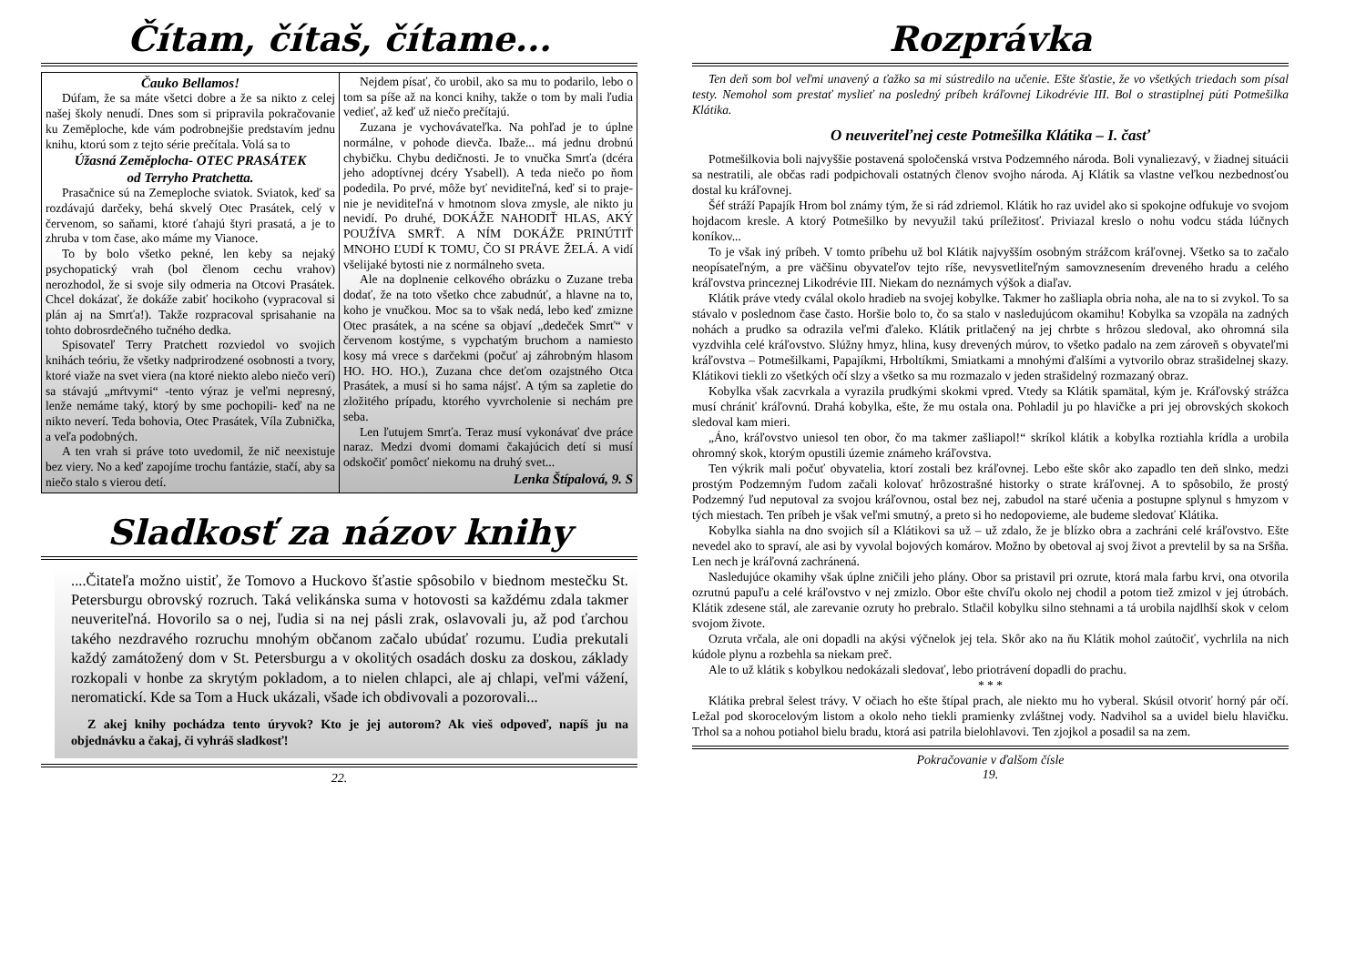Čítam, čítaš, čítame...
Čauko Bellamos!
Dúfam, že sa máte všetci dobre a že sa nikto z celej našej školy nenudí. Dnes som si pripravila pokračovanie ku Zeměploche, kde vám podrobnejšie predstavím jednu knihu, ktorú som z tejto série prečítala. Volá sa to
Úžasná Zeměplocha- OTEC PRASÁTEK
od Terryho Pratchetta.
Prasačnice sú na Zemeploche sviatok. Sviatok, keď sa rozdávajú darčeky, behá skvelý Otec Prasátek, celý v červenom, so saňami, ktoré ťahajú štyri prasatá, a je to zhruba v tom čase, ako máme my Vianoce.
To by bolo všetko pekné, len keby sa nejaký psychopatický vrah (bol členom cechu vrahov) nerozhodol, že si svoje sily odmeria na Otcovi Prasátek. Chcel dokázať, že dokáže zabiť hocikoho (vypracoval si plán aj na Smrťa!). Takže rozpracoval sprisahanie na tohto dobrosrdečného tučného dedka.
Spisovateľ Terry Pratchett rozviedol vo svojich knihách teóriu, že všetky nadprirodzené osobnosti a tvory, ktoré viaže na svet viera (na ktoré niekto alebo niečo verí) sa stávajú „mŕtvymi“ -tento výraz je veľmi nepresný, lenže nemáme taký, ktorý by sme pochopili- keď na ne nikto neverí. Teda bohovia, Otec Prasátek, Víla Zubnička, a veľa podobných.
A ten vrah si práve toto uvedomil, že nič neexistuje bez viery. No a keď zapojíme trochu fantázie, stačí, aby sa niečo stalo s vierou detí.
Nejdem písať, čo urobil, ako sa mu to podarilo, lebo o tom sa píše až na konci knihy, takže o tom by mali ľudia vedieť, až keď už niečo prečítajú.
Zuzana je vychovávateľka. Na pohľad je to úplne normálne, v pohode dievča. Ibaže... má jednu drobnú chybičku. Chybu dedičnosti. Je to vnučka Smrťa (dcéra jeho adoptívnej dcéry Ysabell). A teda niečo po ňom podedila. Po prvé, môže byť neviditeľná, keď si to praje- nie je neviditeľná v hmotnom slova zmysle, ale nikto ju nevidí. Po druhé, DOKÁŽE NAHODIŤ HLAS, AKÝ POUŽÍVA SMRŤ. A NÍM DOKÁŽE PRINÚTIŤ MNOHO ĽUDÍ K TOMU, ČO SI PRÁVE ŽELÁ. A vidí všelijaké bytosti nie z normálneho sveta.
Ale na doplnenie celkového obrázku o Zuzane treba dodať, že na toto všetko chce zabudnúť, a hlavne na to, koho je vnučkou. Moc sa to však nedá, lebo keď zmizne Otec prasátek, a na scéne sa objaví „dedeček Smrť“ v červenom kostýme, s vypchatým bruchom a namiesto kosy má vrece s darčekmi (počuť aj záhrobným hlasom HO. HO. HO.), Zuzana chce deťom ozajstného Otca Prasátek, a musí si ho sama nájsť. A tým sa zapletie do zložitého prípadu, ktorého vyvrcholenie si nechám pre seba.
Len ľutujem Smrťa. Teraz musí vykonávať dve práce naraz. Medzi dvomi domami čakajúcich detí si musí odskočiť pomôcť niekomu na druhý svet...
Lenka Štípalová, 9. S
Sladkosť za názov knihy
....Čitateľa možno uistiť, že Tomovo a Huckovo šťastie spôsobilo v biednom mestečku St. Petersburgu obrovský rozruch. Taká velikánska suma v hotovosti sa každému zdala takmer neuveriteľná. Hovorilo sa o nej, ľudia si na nej pásli zrak, oslavovali ju, až pod ťarchou takého nezdravého rozruchu mnohým občanom začalo ubúdať rozumu. Ľudia prekutali každý zamátožený dom v St. Petersburgu a v okolitých osadách dosku za doskou, základy rozkopali v honbe za skrytým pokladom, a to nielen chlapci, ale aj chlapi, veľmi vážení, neromatickí. Kde sa Tom a Huck ukázali, všade ich obdivovali a pozorovali...
Z akej knihy pochádza tento úryvok? Kto je jej autorom? Ak vieš odpoveď, napíš ju na objednávku a čakaj, či vyhráš sladkosť!
22.
Rozprávka
Ten deň som bol veľmi unavený a ťažko sa mi sústredilo na učenie. Ešte šťastie, že vo všetkých triedach som písal testy. Nemohol som prestať myslieť na posledný príbeh kráľovnej Likodrévie III. Bol o strastiplnej púti Potmešilka Klátika.
O neuveriteľnej ceste Potmešilka Klátika – I. časť
Potmešilkovia boli najvyššie postavená spoločenská vrstva Podzemného národa. Boli vynaliezavý, v žiadnej situácii sa nestratili, ale občas radi podpichovali ostatných členov svojho národa. Aj Klátik sa vlastne veľkou nezbednosťou dostal ku kráľovnej.
Šéf stráží Papajík Hrom bol známy tým, že si rád zdriemol. Klátik ho raz uvidel ako si spokojne odfukuje vo svojom hojdacom kresle. A ktorý Potmešilko by nevyužil takú príležitosť. Priviazal kreslo o nohu vodcu stáda lúčnych koníkov...
To je však iný príbeh. V tomto príbehu už bol Klátik najvyšším osobným strážcom kráľovnej. Všetko sa to začalo neopísateľným, a pre väčšinu obyvateľov tejto ríše, nevysvetliteľným samovznesením dreveného hradu a celého kráľovstva princeznej Likodrévie III. Niekam do neznámych výšok a diaľav.
Klátik práve vtedy cválal okolo hradieb na svojej kobylke. Takmer ho zašliapla obria noha, ale na to si zvykol. To sa stávalo v poslednom čase často. Horšie bolo to, čo sa stalo v nasledujúcom okamihu! Kobylka sa vzopäla na zadných nohách a prudko sa odrazila veľmi ďaleko. Klátik pritlačený na jej chrbte s hrôzou sledoval, ako ohromná sila vyzdvihla celé kráľovstvo. Slúžny hmyz, hlina, kusy drevených múrov, to všetko padalo na zem zároveň s obyvateľmi kráľovstva – Potmešilkami, Papajíkmi, Hrboltíkmi, Smiatkami a mnohými ďalšími a vytvorilo obraz strašidelnej skazy. Klátikovi tiekli zo všetkých očí slzy a všetko sa mu rozmazalo v jeden strašidelný rozmazaný obraz.
Kobylka však zacvrkala a vyrazila prudkými skokmi vpred. Vtedy sa Klátik spamätal, kým je. Kráľovský strážca musí chrániť kráľovnú. Drahá kobylka, ešte, že mu ostala ona. Pohladil ju po hlavičke a pri jej obrovských skokoch sledoval kam mieri.
„Áno, kráľovstvo uniesol ten obor, čo ma takmer zašliapol!“ skríkol klátik a kobylka roztiahla krídla a urobila ohromný skok, ktorým opustili územie známeho kráľovstva.
Ten výkrik mali počuť obyvatelia, ktorí zostali bez kráľovnej. Lebo ešte skôr ako zapadlo ten deň slnko, medzi prostým Podzemným ľudom začali kolovať hrôzostrašné historky o strate kráľovnej. A to spôsobilo, že prostý Podzemný ľud neputoval za svojou kráľovnou, ostal bez nej, zabudol na staré učenia a postupne splynul s hmyzom v tých miestach. Ten príbeh je však veľmi smutný, a preto si ho nedopovieme, ale budeme sledovať Klátika.
Kobylka siahla na dno svojich síl a Klátikovi sa už – už zdalo, že je blízko obra a zachráni celé kráľovstvo. Ešte nevedel ako to spraví, ale asi by vyvolal bojových komárov. Možno by obetoval aj svoj život a prevtelil by sa na Sršňa. Len nech je kráľovná zachránená.
Nasledujúce okamihy však úplne zničili jeho plány. Obor sa pristavil pri ozrute, ktorá mala farbu krvi, ona otvorila ozrutnú papuľu a celé kráľovstvo v nej zmizlo. Obor ešte chvíľu okolo nej chodil a potom tiež zmizol v jej útrobách. Klátik zdesene stál, ale zarevanie ozruty ho prebralo. Stlačil kobylku silno stehnami a tá urobila najdlhší skok v celom svojom živote.
Ozruta vrčala, ale oni dopadli na akýsi výčnelok jej tela. Skôr ako na ňu Klátik mohol zaútočiť, vychrlila na nich kúdole plynu a rozbehla sa niekam preč.
Ale to už klátik s kobylkou nedokázali sledovať, lebo priotrávení dopadli do prachu.
* * *
Klátika prebral šelest trávy. V očiach ho ešte štípal prach, ale niekto mu ho vyberal. Skúsil otvoriť horný pár očí. Ležal pod skorocelovým listom a okolo neho tiekli pramienky zvláštnej vody. Nadvihol sa a uvidel bielu hlavičku. Trhol sa a nohou potiahol bielu bradu, ktorá asi patrila bielohlavovi. Ten zjojkol a posadil sa na zem.
Pokračovanie v ďalšom čísle
19.